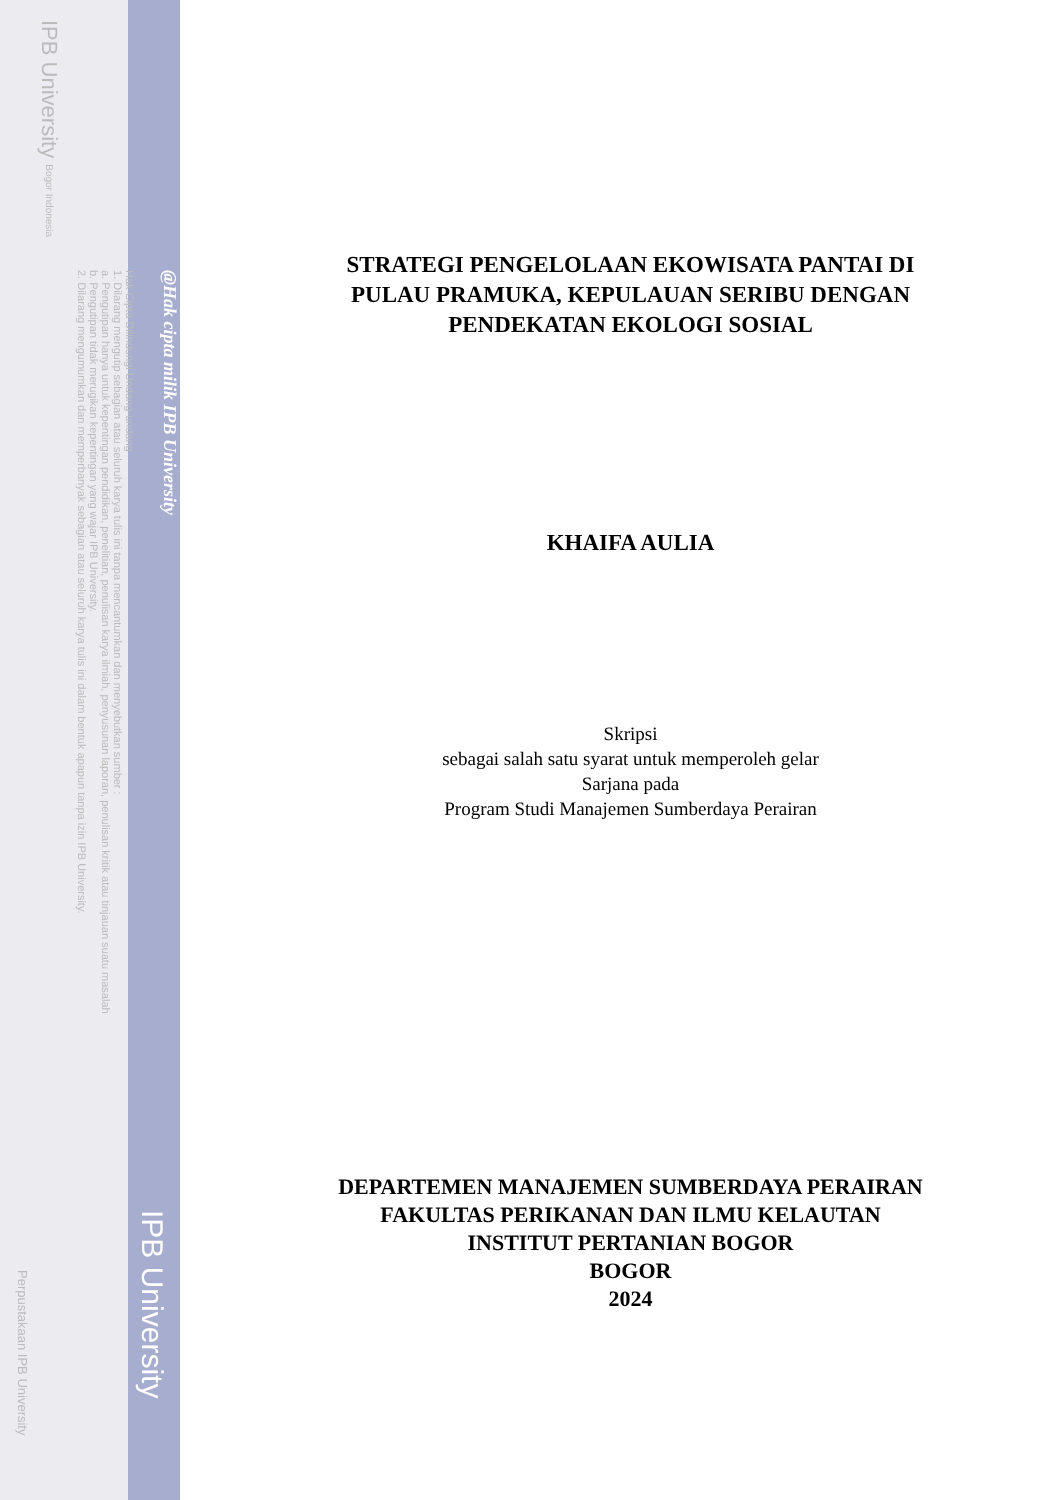@Hak cipta milik IPB University
Hak Cipta Dilindungi Undang-undang
1. Dilarang mengutip sebagian atau seluruh karya tulis ini tanpa mencantumkan dan menyebutkan sumber :
a. Pengutipan hanya untuk kepentingan pendidikan, penelitian, penulisan karya ilmiah, penyusunan laporan, penulisan kritik atau tinjauan suatu masalah
b. Pengutipan tidak merugikan kepentingan yang wajar IPB University.
2. Dilarang mengumumkan dan memperbanyak sebagian atau seluruh karya tulis ini dalam bentuk apapun tanpa izin IPB University.
IPB University Bogor Indonesia
STRATEGI PENGELOLAAN EKOWISATA PANTAI DI
PULAU PRAMUKA, KEPULAUAN SERIBU DENGAN
PENDEKATAN EKOLOGI SOSIAL
KHAIFA AULIA
Skripsi
sebagai salah satu syarat untuk memperoleh gelar
Sarjana pada
Program Studi Manajemen Sumberdaya Perairan
DEPARTEMEN MANAJEMEN SUMBERDAYA PERAIRAN
FAKULTAS PERIKANAN DAN ILMU KELAUTAN
INSTITUT PERTANIAN BOGOR
BOGOR
2024
IPB University
Perpustakaan IPB University